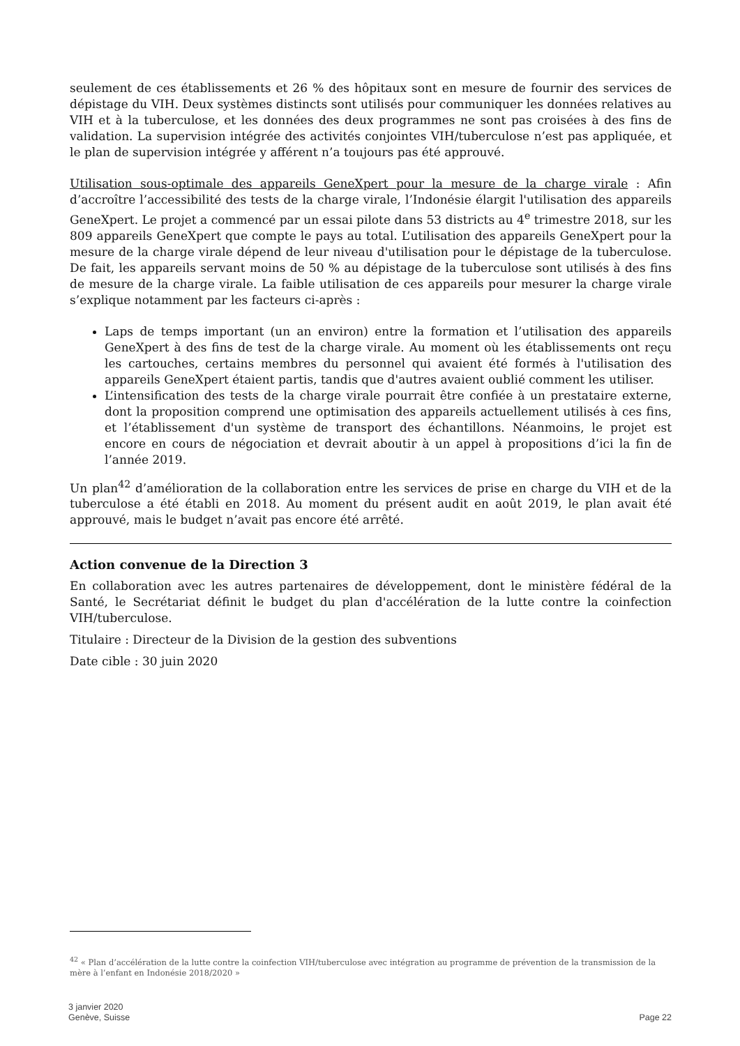seulement de ces établissements et 26 % des hôpitaux sont en mesure de fournir des services de dépistage du VIH. Deux systèmes distincts sont utilisés pour communiquer les données relatives au VIH et à la tuberculose, et les données des deux programmes ne sont pas croisées à des fins de validation. La supervision intégrée des activités conjointes VIH/tuberculose n’est pas appliquée, et le plan de supervision intégrée y afférent n’a toujours pas été approuvé.
Utilisation sous-optimale des appareils GeneXpert pour la mesure de la charge virale : Afin d’accroître l’accessibilité des tests de la charge virale, l’Indonésie élargit l'utilisation des appareils GeneXpert. Le projet a commencé par un essai pilote dans 53 districts au 4<sup>e</sup> trimestre 2018, sur les 809 appareils GeneXpert que compte le pays au total. L’utilisation des appareils GeneXpert pour la mesure de la charge virale dépend de leur niveau d'utilisation pour le dépistage de la tuberculose. De fait, les appareils servant moins de 50 % au dépistage de la tuberculose sont utilisés à des fins de mesure de la charge virale. La faible utilisation de ces appareils pour mesurer la charge virale s’explique notamment par les facteurs ci-après :
Laps de temps important (un an environ) entre la formation et l’utilisation des appareils GeneXpert à des fins de test de la charge virale. Au moment où les établissements ont reçu les cartouches, certains membres du personnel qui avaient été formés à l'utilisation des appareils GeneXpert étaient partis, tandis que d'autres avaient oublié comment les utiliser.
L’intensification des tests de la charge virale pourrait être confiée à un prestataire externe, dont la proposition comprend une optimisation des appareils actuellement utilisés à ces fins, et l’établissement d'un système de transport des échantillons. Néanmoins, le projet est encore en cours de négociation et devrait aboutir à un appel à propositions d’ici la fin de l’année 2019.
Un plan<sup>42</sup> d’amélioration de la collaboration entre les services de prise en charge du VIH et de la tuberculose a été établi en 2018. Au moment du présent audit en août 2019, le plan avait été approuvé, mais le budget n’avait pas encore été arrêté.
Action convenue de la Direction 3
En collaboration avec les autres partenaires de développement, dont le ministère fédéral de la Santé, le Secrétariat définit le budget du plan d'accélération de la lutte contre la coinfection VIH/tuberculose.
Titulaire : Directeur de la Division de la gestion des subventions
Date cible : 30 juin 2020
<sup>42</sup> « Plan d’accélération de la lutte contre la coinfection VIH/tuberculose avec intégration au programme de prévention de la transmission de la mère à l’enfant en Indonésie 2018/2020 »
3 janvier 2020
Genève, Suisse
Page 22